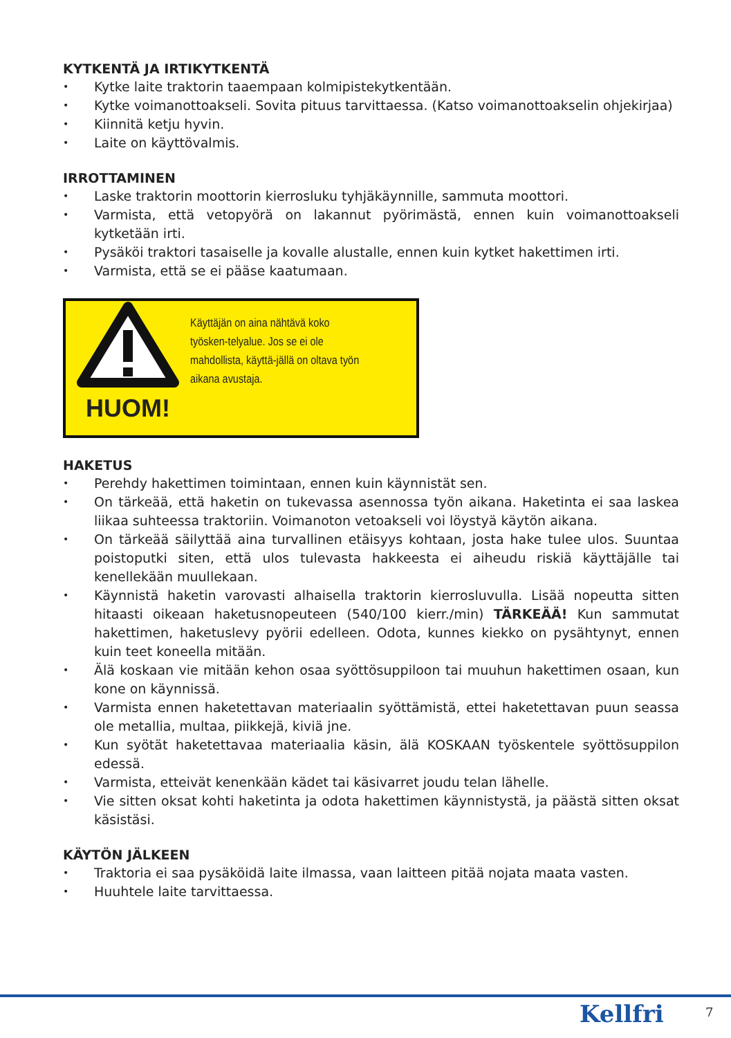KYTKENTÄ JA IRTIKYTKENTÄ
• Kytke laite traktorin taaempaan kolmipistekytkentään.
• Kytke voimanottoakseli. Sovita pituus tarvittaessa. (Katso voimanottoakselin ohjekirjaa)
• Kiinnitä ketju hyvin.
• Laite on käyttövalmis.
IRROTTAMINEN
• Laske traktorin moottorin kierrosluku tyhjäkäynnille, sammuta moottori.
• Varmista, että vetopyörä on lakannut pyörimästä, ennen kuin voimanottoakseli kytketään irti.
• Pysäköi traktori tasaiselle ja kovalle alustalle, ennen kuin kytket hakettimen irti.
• Varmista, että se ei pääse kaatumaan.
HUOM!
Käyttäjän on aina nähtävä koko työsken-telyalue. Jos se ei ole mahdollista, käyttä-jällä on oltava työn aikana avustaja.
HAKETUS
• Perehdy hakettimen toimintaan, ennen kuin käynnistät sen.
• On tärkeää, että haketin on tukevassa asennossa työn aikana. Haketinta ei saa laskea liikaa suhteessa traktoriin. Voimanoton vetoakseli voi löystyä käytön aikana.
• On tärkeää säilyttää aina turvallinen etäisyys kohtaan, josta hake tulee ulos. Suuntaa poistoputki siten, että ulos tulevasta hakkeesta ei aiheudu riskiä käyttäjälle tai kenellekään muullekaan.
• Käynnistä haketin varovasti alhaisella traktorin kierrosluvulla. Lisää nopeutta sitten hitaasti oikeaan haketusnopeuteen (540/100 kierr./min) TÄRKEÄÄ! Kun sammutat hakettimen, haketuslevy pyörii edelleen. Odota, kunnes kiekko on pysähtynyt, ennen kuin teet koneella mitään.
• Älä koskaan vie mitään kehon osaa syöttösuppiloon tai muuhun hakettimen osaan, kun kone on käynnissä.
• Varmista ennen haketettavan materiaalin syöttämistä, ettei haketettavan puun seassa ole metallia, multaa, piikkejä, kiviä jne.
• Kun syötät haketettavaa materiaalia käsin, älä KOSKAAN työskentele syöttösuppilon edessä.
• Varmista, etteivät kenenkään kädet tai käsivarret joudu telan lähelle.
• Vie sitten oksat kohti haketinta ja odota hakettimen käynnistystä, ja päästä sitten oksat käsistäsi.
KÄYTÖN JÄLKEEN
• Traktoria ei saa pysäköidä laite ilmassa, vaan laitteen pitää nojata maata vasten.
• Huuhtele laite tarvittaessa.
Kellfri 7